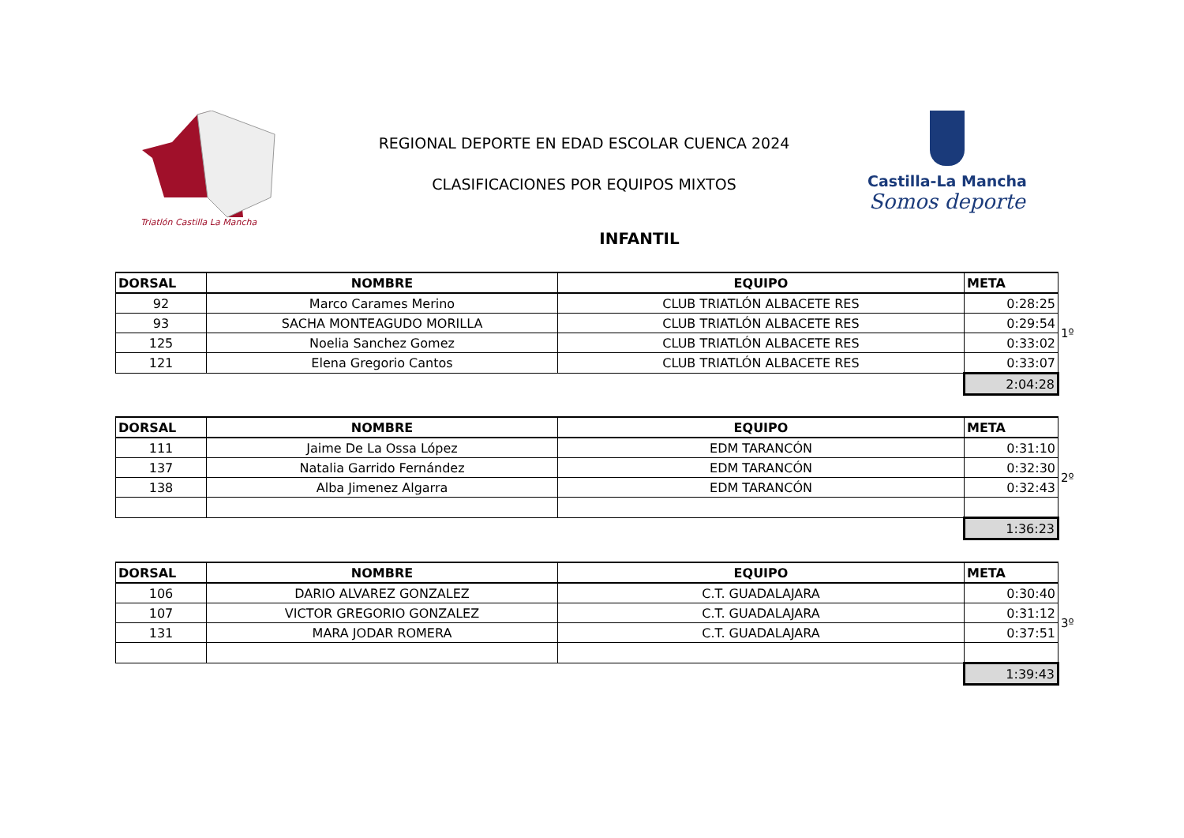Triatlón Castilla La Mancha
REGIONAL DEPORTE EN EDAD ESCOLAR CUENCA 2024
CLASIFICACIONES POR EQUIPOS MIXTOS
Castilla-La Mancha
Somos deporte
INFANTIL
| DORSAL | NOMBRE | EQUIPO | META | |
| 92 | Marco Carames Merino | CLUB TRIATLÓN ALBACETE RES | 0:28:25 | |
| 93 | SACHA MONTEAGUDO MORILLA | CLUB TRIATLÓN ALBACETE RES | 0:29:54 | 1º |
| 125 | Noelia Sanchez Gomez | CLUB TRIATLÓN ALBACETE RES | 0:33:02 | |
| 121 | Elena Gregorio Cantos | CLUB TRIATLÓN ALBACETE RES | 0:33:07 | |
| | | | 2:04:28 | |
| DORSAL | NOMBRE | EQUIPO | META | |
| 111 | Jaime De La Ossa López | EDM TARANCÓN | 0:31:10 | |
| 137 | Natalia Garrido Fernández | EDM TARANCÓN | 0:32:30 | 2º |
| 138 | Alba Jimenez Algarra | EDM TARANCÓN | 0:32:43 | |
| | | | 1:36:23 | |
| DORSAL | NOMBRE | EQUIPO | META | |
| 106 | DARIO ALVAREZ GONZALEZ | C.T. GUADALAJARA | 0:30:40 | |
| 107 | VICTOR GREGORIO GONZALEZ | C.T. GUADALAJARA | 0:31:12 | 3º |
| 131 | MARA JODAR ROMERA | C.T. GUADALAJARA | 0:37:51 | |
| | | | 1:39:43 | |